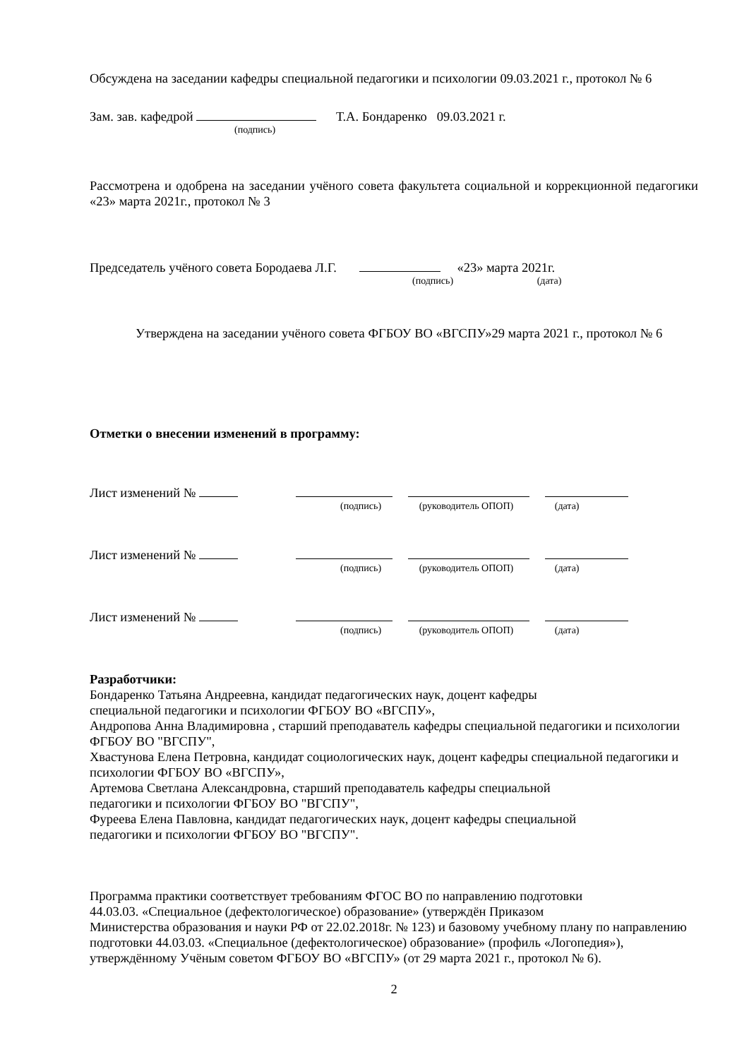Обсуждена на заседании кафедры специальной педагогики и психологии 09.03.2021 г., протокол № 6
Зам. зав. кафедрой Т.А. Бондаренко 09.03.2021 г.
(подпись)
Рассмотрена и одобрена на заседании учёного совета факультета социальной и коррекционной педагогики «23» марта 2021г., протокол № 3
Председатель учёного совета Бородаева Л.Г. «23» марта 2021г.
(подпись) (дата)
Утверждена на заседании учёного совета ФГБОУ ВО «ВГСПУ»29 марта 2021 г., протокол № 6
Отметки о внесении изменений в программу:
Лист изменений №
(подпись) (руководитель ОПОП) (дата)
Лист изменений №
(подпись) (руководитель ОПОП) (дата)
Лист изменений №
(подпись) (руководитель ОПОП) (дата)
Разработчики:
Бондаренко Татьяна Андреевна, кандидат педагогических наук, доцент кафедры
специальной педагогики и психологии ФГБОУ ВО «ВГСПУ»,
Андропова Анна Владимировна , старший преподаватель кафедры специальной педагогики и психологии ФГБОУ ВО "ВГСПУ",
Хвастунова Елена Петровна, кандидат социологических наук, доцент кафедры специальной педагогики и психологии ФГБОУ ВО «ВГСПУ»,
Артемова Светлана Александровна, старший преподаватель кафедры специальной
педагогики и психологии ФГБОУ ВО "ВГСПУ",
Фуреева Елена Павловна, кандидат педагогических наук, доцент кафедры специальной
педагогики и психологии ФГБОУ ВО "ВГСПУ".
Программа практики соответствует требованиям ФГОС ВО по направлению подготовки
44.03.03. «Специальное (дефектологическое) образование» (утверждён Приказом
Министерства образования и науки РФ от 22.02.2018г. № 123) и базовому учебному плану по направлению подготовки 44.03.03. «Специальное (дефектологическое) образование» (профиль «Логопедия»), утверждённому Учёным советом ФГБОУ ВО «ВГСПУ» (от 29 марта 2021 г., протокол № 6).
2